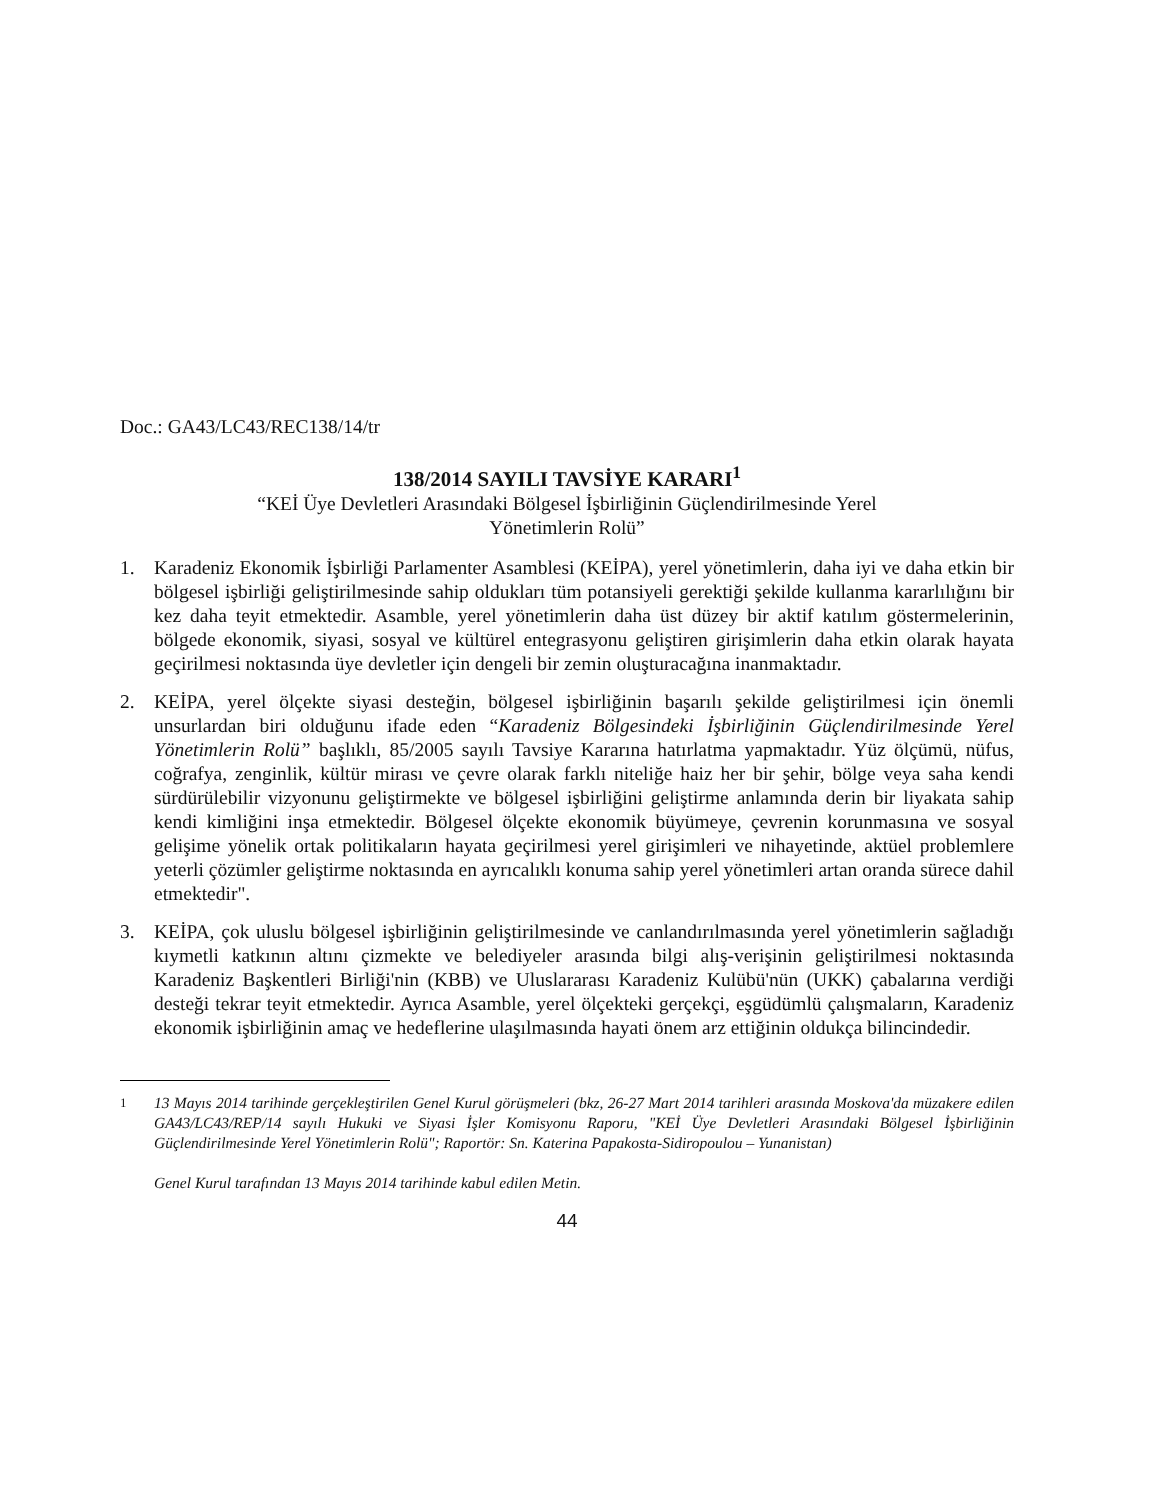Doc.: GA43/LC43/REC138/14/tr
138/2014 SAYILI TAVSİYE KARARI<sup>1</sup>
“KEİ Üye Devletleri Arasındaki Bölgesel İşbirliğinin Güçlendirilmesinde Yerel
Yönetimlerin Rolü”
1. Karadeniz Ekonomik İşbirliği Parlamenter Asamblesi (KEİPA), yerel yönetimlerin, daha iyi ve daha etkin bir bölgesel işbirliği geliştirilmesinde sahip oldukları tüm potansiyeli gerektiği şekilde kullanma kararlılığını bir kez daha teyit etmektedir. Asamble, yerel yönetimlerin daha üst düzey bir aktif katılım göstermelerinin, bölgede ekonomik, siyasi, sosyal ve kültürel entegrasyonu geliştiren girişimlerin daha etkin olarak hayata geçirilmesi noktasında üye devletler için dengeli bir zemin oluşturacağına inanmaktadır.
2. KEİPA, yerel ölçekte siyasi desteğin, bölgesel işbirliğinin başarılı şekilde geliştirilmesi için önemli unsurlardan biri olduğunu ifade eden “Karadeniz Bölgesindeki İşbirliğinin Güçlendirilmesinde Yerel Yönetimlerin Rolü” başlıklı, 85/2005 sayılı Tavsiye Kararına hatırlatma yapmaktadır. Yüz ölçümü, nüfus, coğrafya, zenginlik, kültür mirası ve çevre olarak farklı niteliğe haiz her bir şehir, bölge veya saha kendi sürdürülebilir vizyonunu geliştirmekte ve bölgesel işbirliğini geliştirme anlamında derin bir liyakata sahip kendi kimliğini inşa etmektedir. Bölgesel ölçekte ekonomik büyümeye, çevrenin korunmasına ve sosyal gelişime yönelik ortak politikaların hayata geçirilmesi yerel girişimleri ve nihayetinde, aktüel problemlere yeterli çözümler geliştirme noktasında en ayrıcalıklı konuma sahip yerel yönetimleri artan oranda sürece dahil etmektedir".
3. KEİPA, çok uluslu bölgesel işbirliğinin geliştirilmesinde ve canlandırılmasında yerel yönetimlerin sağladığı kıymetli katkının altını çizmekte ve belediyeler arasında bilgi alış-verişinin geliştirilmesi noktasında Karadeniz Başkentleri Birliği'nin (KBB) ve Uluslararası Karadeniz Kulübü'nün (UKK) çabalarına verdiği desteği tekrar teyit etmektedir. Ayrıca Asamble, yerel ölçekteki gerçekçi, eşgüdümlü çalışmaların, Karadeniz ekonomik işbirliğinin amaç ve hedeflerine ulaşılmasında hayati önem arz ettiğinin oldukça bilincindedir.
<sup>1</sup> 13 Mayıs 2014 tarihinde gerçekleştirilen Genel Kurul görüşmeleri (bkz, 26-27 Mart 2014 tarihleri arasında Moskova'da müzakere edilen GA43/LC43/REP/14 sayılı Hukuki ve Siyasi İşler Komisyonu Raporu, "KEİ Üye Devletleri Arasındaki Bölgesel İşbirliğinin Güçlendirilmesinde Yerel Yönetimlerin Rolü"; Raportör: Sn. Katerina Papakosta-Sidiropoulou – Yunanistan)
Genel Kurul tarafından 13 Mayıs 2014 tarihinde kabul edilen Metin.
44